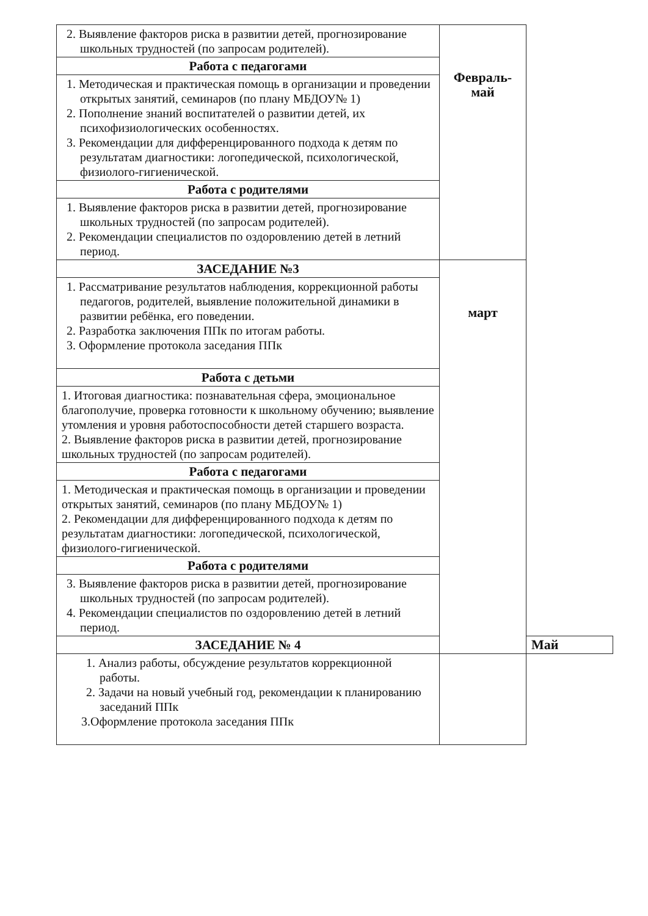| 2. Выявление факторов риска в развитии детей, прогнозирование школьных трудностей (по запросам родителей). | Февраль- май | |
| Работа с педагогами | | |
| 1. Методическая и практическая помощь в организации и проведении открытых занятий, семинаров (по плану МБДОУ№ 1) 2. Пополнение знаний воспитателей о развитии детей, их психофизиологических особенностях. 3. Рекомендации для дифференцированного подхода к детям по результатам диагностики: логопедической, психологической, физиолого-гигиенической. | | |
| Работа с родителями | | |
| 1. Выявление факторов риска в развитии детей, прогнозирование школьных трудностей (по запросам родителей). 2. Рекомендации специалистов по оздоровлению детей в летний период. | | |
| ЗАСЕДАНИЕ №3 | март | |
| 1. Рассматривание результатов наблюдения, коррекционной работы педагогов, родителей, выявление положительной динамики в развитии ребёнка, его поведении. 2. Разработка заключения ППк по итогам работы. 3. Оформление протокола заседания ППк | | |
| Работа с детьми | | |
| 1. Итоговая диагностика: познавательная сфера, эмоциональное благополучие, проверка готовности к школьному обучению; выявление утомления и уровня работоспособности детей старшего возраста. 2. Выявление факторов риска в развитии детей, прогнозирование школьных трудностей (по запросам родителей). | | |
| Работа с педагогами | | |
| 1. Методическая и практическая помощь в организации и проведении открытых занятий, семинаров (по плану МБДОУ№ 1) 2. Рекомендации для дифференцированного подхода к детям по результатам диагностики: логопедической, психологической, физиолого-гигиенической. | | |
| Работа с родителями | | |
| 3. Выявление факторов риска в развитии детей, прогнозирование школьных трудностей (по запросам родителей). 4. Рекомендации специалистов по оздоровлению детей в летний период. | | |
| ЗАСЕДАНИЕ № 4 | | Май |
| 1. Анализ работы, обсуждение результатов коррекционной работы. 2. Задачи на новый учебный год, рекомендации к планированию заседаний ППк 3.Оформление протокола заседания ППк | | |